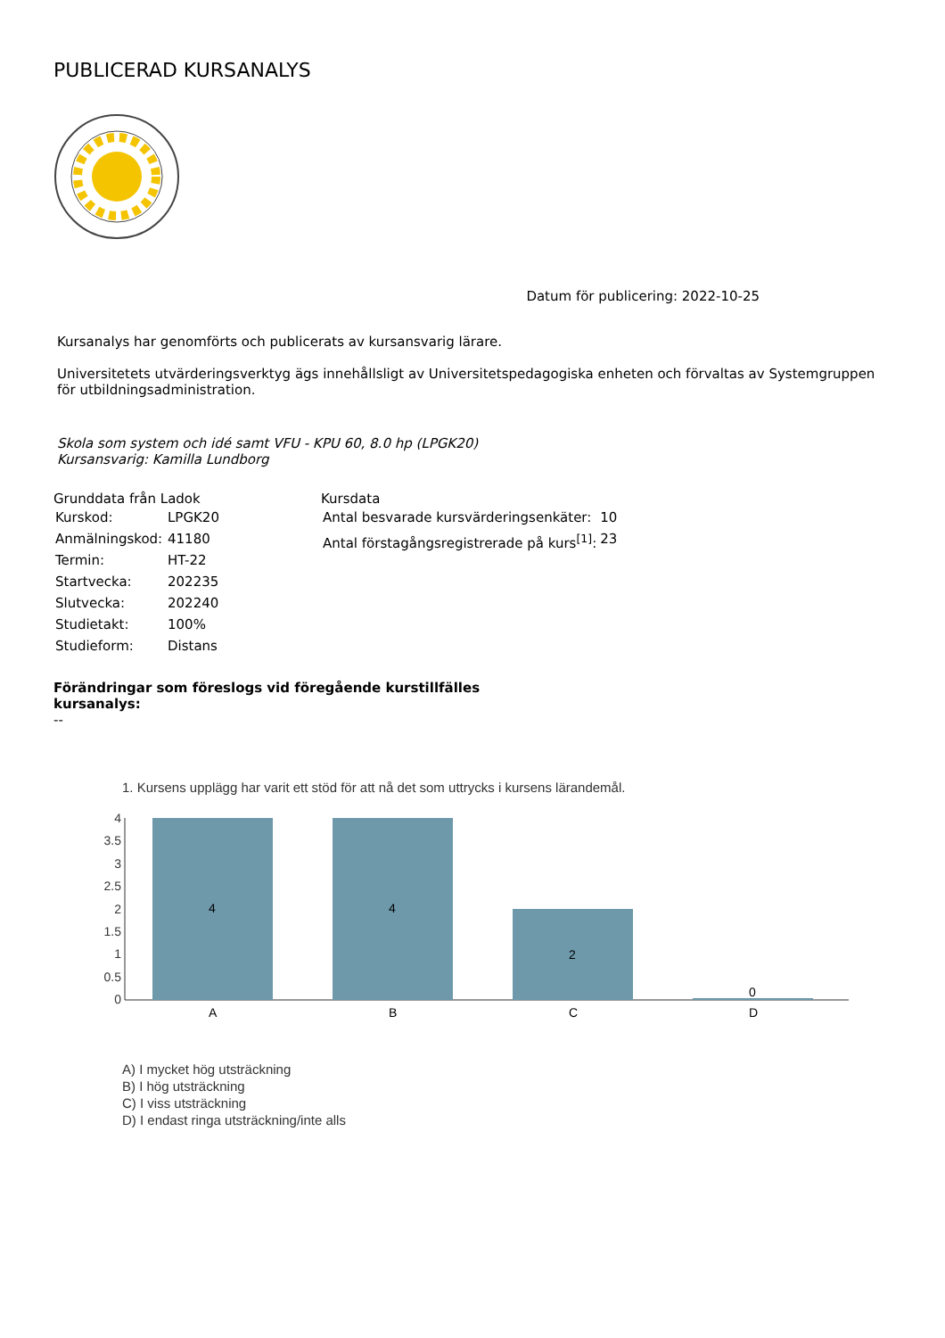PUBLICERAD KURSANALYS
Datum för publicering: 2022-10-25
Kursanalys har genomförts och publicerats av kursansvarig lärare.
Universitetets utvärderingsverktyg ägs innehållsligt av Universitetspedagogiska enheten och förvaltas av Systemgruppen för utbildningsadministration.
Skola som system och idé samt VFU - KPU 60, 8.0 hp (LPGK20)
Kursansvarig: Kamilla Lundborg
Grunddata från Ladok
| Kurskod: | LPGK20 |
| Anmälningskod: | 41180 |
| Termin: | HT-22 |
| Startvecka: | 202235 |
| Slutvecka: | 202240 |
| Studietakt: | 100% |
| Studieform: | Distans |
Kursdata
| Antal besvarade kursvärderingsenkäter: | 10 |
| Antal förstagångsregistrerade på kurs<sup>[1]</sup>: | 23 |
Förändringar som föreslogs vid föregående kurstillfälles
kursanalys:
--
1. Kursens upplägg har varit ett stöd för att nå det som uttrycks i kursens lärandemål.
4
3.5
3
2.5
2
1.5
1
0.5
0
4
4
2
0
A
B
C
D
A) I mycket hög utsträckning
B) I hög utsträckning
C) I viss utsträckning
D) I endast ringa utsträckning/inte alls